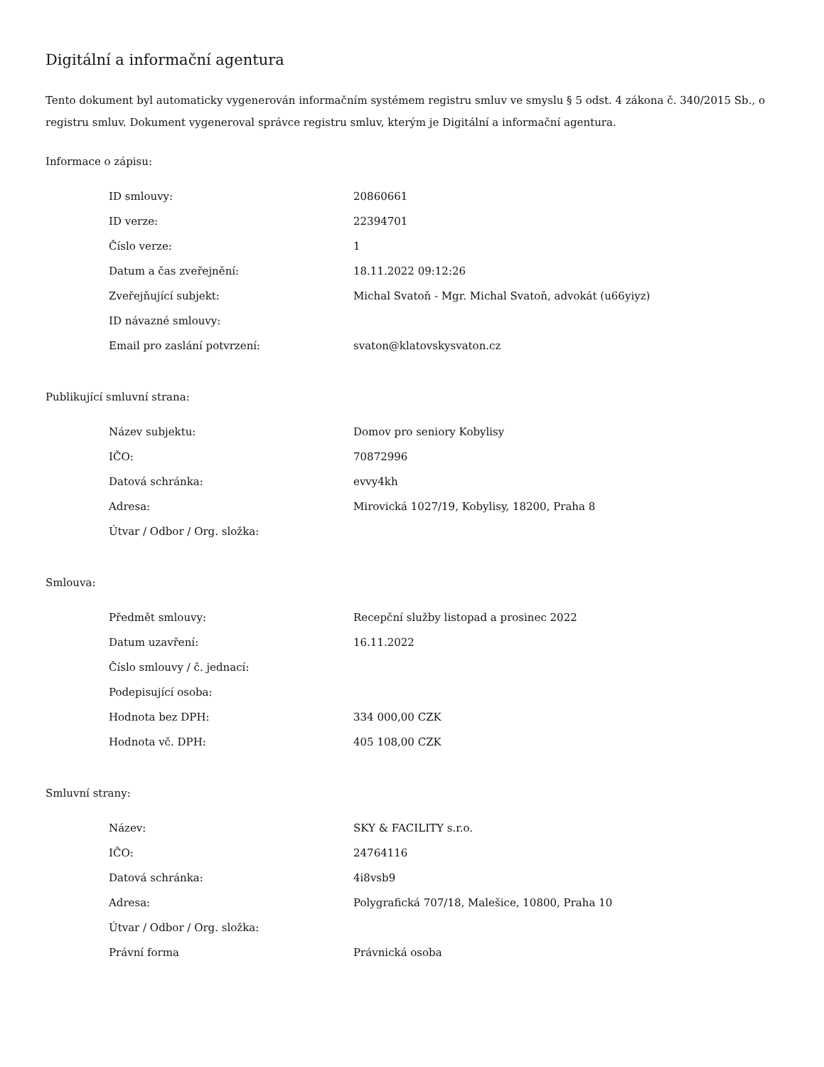Digitální a informační agentura
Tento dokument byl automaticky vygenerován informačním systémem registru smluv ve smyslu § 5 odst. 4 zákona č. 340/2015 Sb., o registru smluv. Dokument vygeneroval správce registru smluv, kterým je Digitální a informační agentura.
Informace o zápisu:
| ID smlouvy: | 20860661 |
| ID verze: | 22394701 |
| Číslo verze: | 1 |
| Datum a čas zveřejnění: | 18.11.2022 09:12:26 |
| Zveřejňující subjekt: | Michal Svatoň - Mgr. Michal Svatoň, advokát (u66yiyz) |
| ID návazné smlouvy: | |
| Email pro zaslání potvrzení: | svaton@klatovskysvaton.cz |
Publikující smluvní strana:
| Název subjektu: | Domov pro seniory Kobylisy |
| IČO: | 70872996 |
| Datová schránka: | evvy4kh |
| Adresa: | Mirovická 1027/19, Kobylisy, 18200, Praha 8 |
| Útvar / Odbor / Org. složka: | |
Smlouva:
| Předmět smlouvy: | Recepční služby listopad a prosinec 2022 |
| Datum uzavření: | 16.11.2022 |
| Číslo smlouvy / č. jednací: | |
| Podepisující osoba: | |
| Hodnota bez DPH: | 334 000,00 CZK |
| Hodnota vč. DPH: | 405 108,00 CZK |
Smluvní strany:
| Název: | SKY & FACILITY s.r.o. |
| IČO: | 24764116 |
| Datová schránka: | 4i8vsb9 |
| Adresa: | Polygrafická 707/18, Malešice, 10800, Praha 10 |
| Útvar / Odbor / Org. složka: | |
| Právní forma | Právnická osoba |